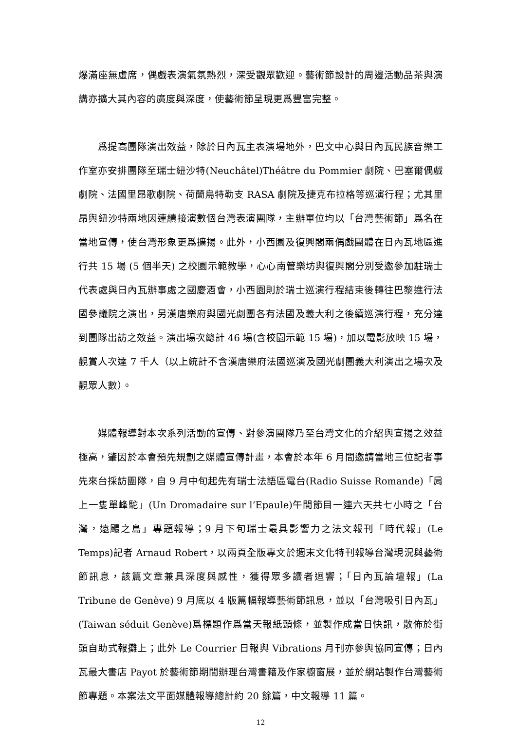爆滿座無虛席，偶戲表演氣氛熱烈，深受觀眾歡迎。藝術節設計的周邊活動品茶與演講亦擴大其內容的廣度與深度，使藝術節呈現更爲豐富完整。
爲提高團隊演出效益，除於日內瓦主表演場地外，巴文中心與日內瓦民族音樂工作室亦安排團隊至瑞士紐沙特(Neuchâtel)Théâtre du Pommier 劇院、巴塞爾偶戲劇院、法國里昂歌劇院、荷蘭烏特勒支 RASA 劇院及捷克布拉格等巡演行程；尤其里昂與紐沙特兩地因連續接演數個台灣表演團隊，主辦單位均以「台灣藝術節」爲名在當地宣傳，使台灣形象更爲擴揚。此外，小西園及復興閣兩偶戲團體在日內瓦地區進行共 15 場 (5 個半天) 之校園示範教學，心心南管樂坊與復興閣分別受邀參加駐瑞士代表處與日內瓦辦事處之國慶酒會，小西園則於瑞士巡演行程結束後轉往巴黎進行法國參議院之演出，另漢唐樂府與國光劇團各有法國及義大利之後續巡演行程，充分達到團隊出訪之效益。演出場次總計 46 場(含校園示範 15 場)，加以電影放映 15 場，觀賞人次達 7 千人（以上統計不含漢唐樂府法國巡演及國光劇團義大利演出之場次及觀眾人數）。
媒體報導對本次系列活動的宣傳、對參演團隊乃至台灣文化的介紹與宣揚之效益極高，肇因於本會預先規劃之媒體宣傳計畫，本會於本年 6 月間邀請當地三位記者事先來台採訪團隊，自 9 月中旬起先有瑞士法語區電台(Radio Suisse Romande)「肩上一隻單峰駝」(Un Dromadaire sur l’Epaule)午間節目一連六天共七小時之「台灣，遠颺之島」專題報導；9 月下旬瑞士最具影響力之法文報刊「時代報」(Le Temps)記者 Arnaud Robert，以兩頁全版專文於週末文化特刊報導台灣現況與藝術節訊息，該篇文章兼具深度與感性，獲得眾多讀者迴響；「日內瓦論壇報」(La Tribune de Genève) 9 月底以 4 版篇幅報導藝術節訊息，並以「台灣吸引日內瓦」(Taiwan séduit Genève)爲標題作爲當天報紙頭條，並製作成當日快訊，散佈於街頭自助式報攤上；此外 Le Courrier 日報與 Vibrations 月刊亦參與協同宣傳；日內瓦最大書店 Payot 於藝術節期間辦理台灣書籍及作家櫥窗展，並於網站製作台灣藝術節專題。本案法文平面媒體報導總計約 20 餘篇，中文報導 11 篇。
12